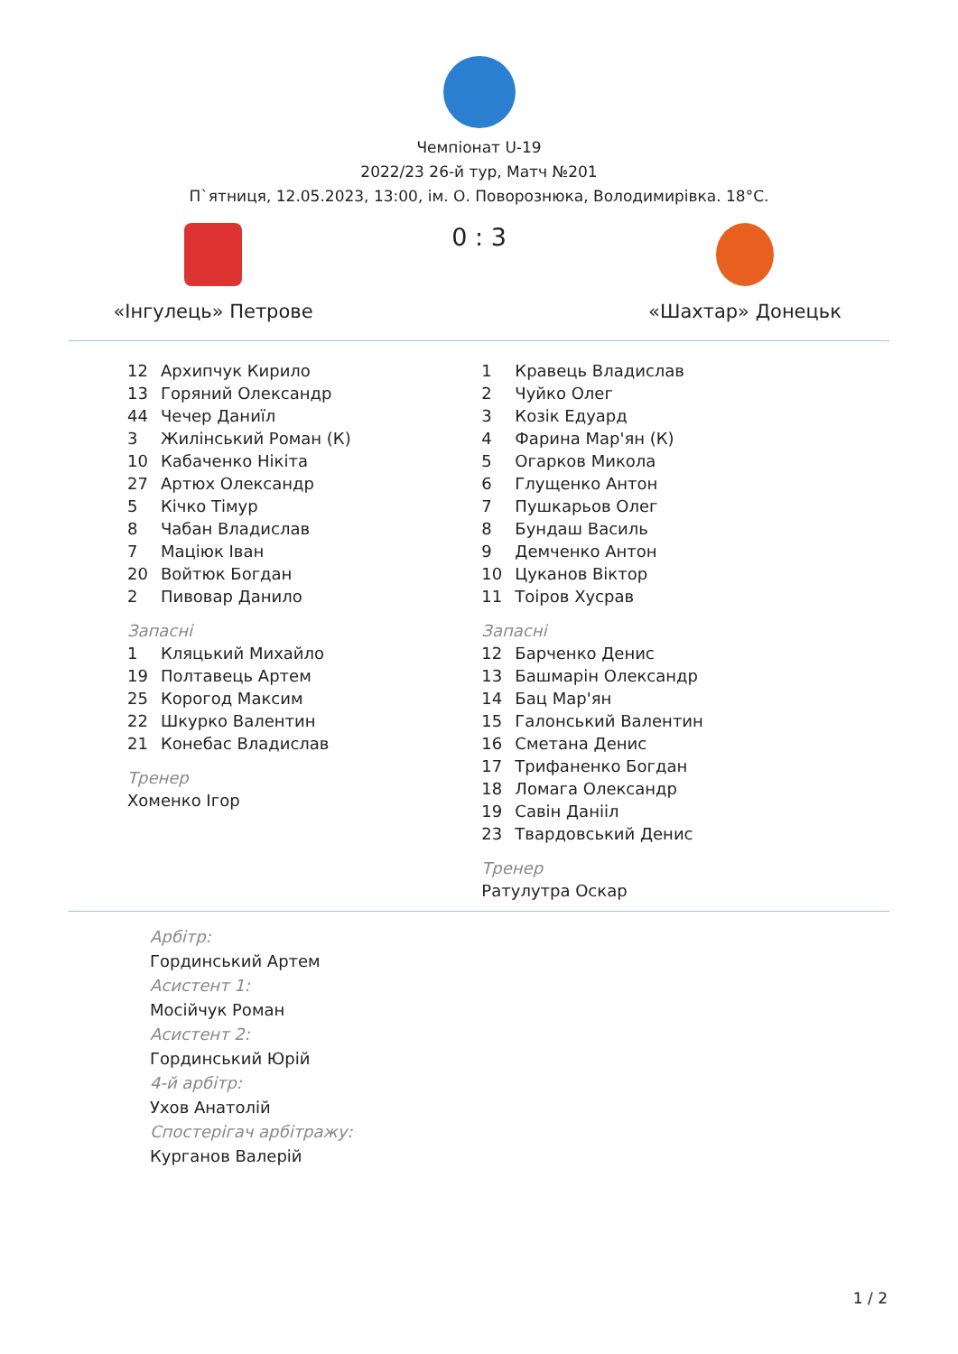Чемпіонат U-19
2022/23 26-й тур, Матч №201
П`ятниця, 12.05.2023, 13:00, ім. О. Поворознюка, Володимирівка. 18°C.
«Інгулець» Петрове
0 : 3
«Шахтар» Донецьк
12 Архипчук Кирило
13 Горяний Олександр
44 Чечер Даниїл
3 Жилінський Роман (К)
10 Кабаченко Нікіта
27 Артюх Олександр
5 Кічко Тімур
8 Чабан Владислав
7 Маціюк Іван
20 Войтюк Богдан
2 Пивовар Данило
Запасні
1 Кляцький Михайло
19 Полтавець Артем
25 Корогод Максим
22 Шкурко Валентин
21 Конебас Владислав
Тренер
Хоменко Ігор
1 Кравець Владислав
2 Чуйко Олег
3 Козік Едуард
4 Фарина Мар'ян (К)
5 Огарков Микола
6 Глущенко Антон
7 Пушкарьов Олег
8 Бундаш Василь
9 Демченко Антон
10 Цуканов Віктор
11 Тоіров Хусрав
Запасні
12 Барченко Денис
13 Башмарін Олександр
14 Бац Мар'ян
15 Галонський Валентин
16 Сметана Денис
17 Трифаненко Богдан
18 Ломага Олександр
19 Савін Данііл
23 Твардовський Денис
Тренер
Ратулутра Оскар
Арбітр:
Гординський Артем
Асистент 1:
Мосійчук Роман
Асистент 2:
Гординський Юрій
4-й арбітр:
Ухов Анатолій
Спостерігач арбітражу:
Курганов Валерій
1 / 2